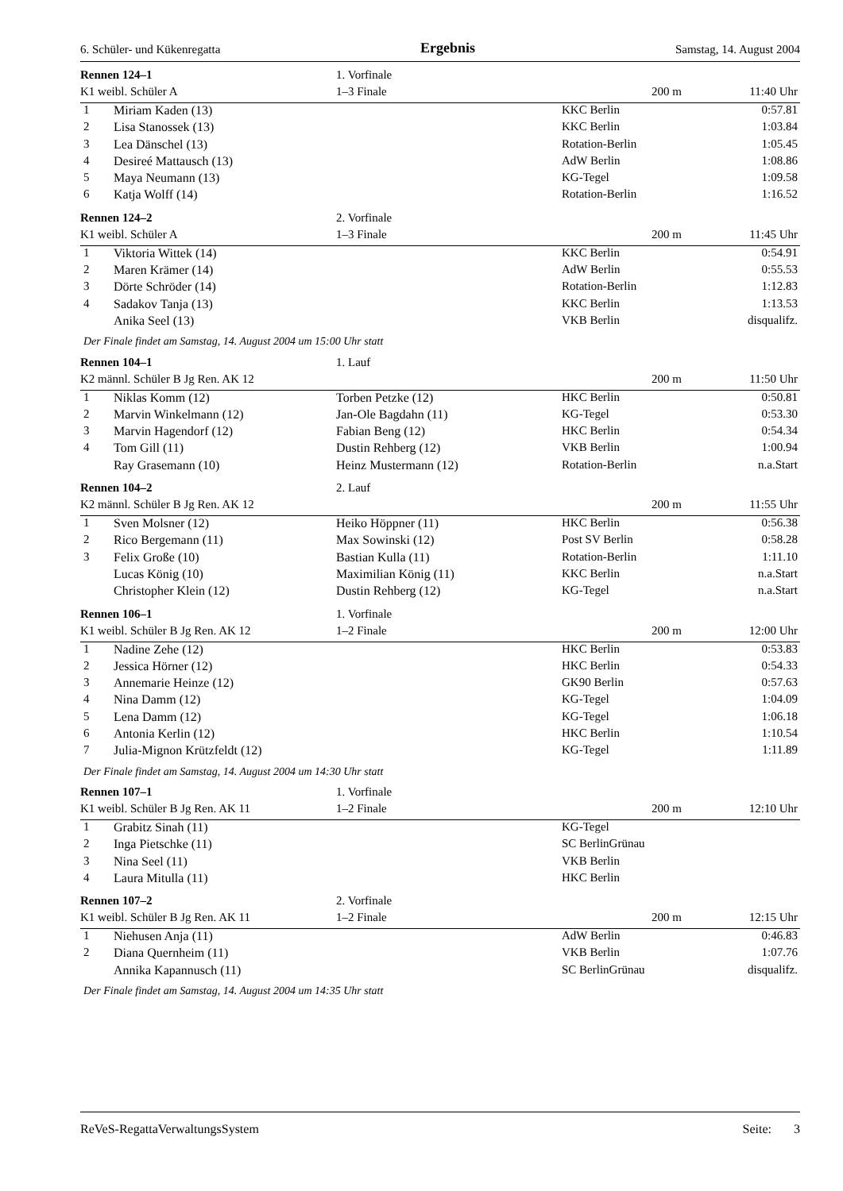6. Schüler- und Kükenregatta Ergebnis Samstag, 14. August 2004
| Rennen 124–1 | | 1. Vorfinale | | | |
| K1 weibl. Schüler A | | 1–3 Finale | | 200 m | 11:40 Uhr |
| 1 | Miriam Kaden (13) | | KKC Berlin | | 0:57.81 |
| 2 | Lisa Stanossek (13) | | KKC Berlin | | 1:03.84 |
| 3 | Lea Dänschel (13) | | Rotation-Berlin | | 1:05.45 |
| 4 | Desireé Mattausch (13) | | AdW Berlin | | 1:08.86 |
| 5 | Maya Neumann (13) | | KG-Tegel | | 1:09.58 |
| 6 | Katja Wolff (14) | | Rotation-Berlin | | 1:16.52 |
| Rennen 124–2 | | 2. Vorfinale | | | |
| K1 weibl. Schüler A | | 1–3 Finale | | 200 m | 11:45 Uhr |
| 1 | Viktoria Wittek (14) | | KKC Berlin | | 0:54.91 |
| 2 | Maren Krämer (14) | | AdW Berlin | | 0:55.53 |
| 3 | Dörte Schröder (14) | | Rotation-Berlin | | 1:12.83 |
| 4 | Sadakov Tanja (13) | | KKC Berlin | | 1:13.53 |
| | Anika Seel (13) | | VKB Berlin | | disqualifz. |
| Der Finale findet am Samstag, 14. August 2004 um 15:00 Uhr statt | | | | | |
| Rennen 104–1 | | 1. Lauf | | | |
| K2 männl. Schüler B Jg Ren. AK 12 | | | | 200 m | 11:50 Uhr |
| 1 | Niklas Komm (12) | Torben Petzke (12) | HKC Berlin | | 0:50.81 |
| 2 | Marvin Winkelmann (12) | Jan-Ole Bagdahn (11) | KG-Tegel | | 0:53.30 |
| 3 | Marvin Hagendorf (12) | Fabian Beng (12) | HKC Berlin | | 0:54.34 |
| 4 | Tom Gill (11) | Dustin Rehberg (12) | VKB Berlin | | 1:00.94 |
| | Ray Grasemann (10) | Heinz Mustermann (12) | Rotation-Berlin | | n.a.Start |
| Rennen 104–2 | | 2. Lauf | | | |
| K2 männl. Schüler B Jg Ren. AK 12 | | | | 200 m | 11:55 Uhr |
| 1 | Sven Molsner (12) | Heiko Höppner (11) | HKC Berlin | | 0:56.38 |
| 2 | Rico Bergemann (11) | Max Sowinski (12) | Post SV Berlin | | 0:58.28 |
| 3 | Felix Große (10) | Bastian Kulla (11) | Rotation-Berlin | | 1:11.10 |
| | Lucas König (10) | Maximilian König (11) | KKC Berlin | | n.a.Start |
| | Christopher Klein (12) | Dustin Rehberg (12) | KG-Tegel | | n.a.Start |
| Rennen 106–1 | | 1. Vorfinale | | | |
| K1 weibl. Schüler B Jg Ren. AK 12 | | 1–2 Finale | | 200 m | 12:00 Uhr |
| 1 | Nadine Zehe (12) | | HKC Berlin | | 0:53.83 |
| 2 | Jessica Hörner (12) | | HKC Berlin | | 0:54.33 |
| 3 | Annemarie Heinze (12) | | GK90 Berlin | | 0:57.63 |
| 4 | Nina Damm (12) | | KG-Tegel | | 1:04.09 |
| 5 | Lena Damm (12) | | KG-Tegel | | 1:06.18 |
| 6 | Antonia Kerlin (12) | | HKC Berlin | | 1:10.54 |
| 7 | Julia-Mignon Krützfeldt (12) | | KG-Tegel | | 1:11.89 |
| Der Finale findet am Samstag, 14. August 2004 um 14:30 Uhr statt | | | | | |
| Rennen 107–1 | | 1. Vorfinale | | | |
| K1 weibl. Schüler B Jg Ren. AK 11 | | 1–2 Finale | | 200 m | 12:10 Uhr |
| 1 | Grabitz Sinah (11) | | KG-Tegel | | |
| 2 | Inga Pietschke (11) | | SC BerlinGrünau | | |
| 3 | Nina Seel (11) | | VKB Berlin | | |
| 4 | Laura Mitulla (11) | | HKC Berlin | | |
| Rennen 107–2 | | 2. Vorfinale | | | |
| K1 weibl. Schüler B Jg Ren. AK 11 | | 1–2 Finale | | 200 m | 12:15 Uhr |
| 1 | Niehusen Anja (11) | | AdW Berlin | | 0:46.83 |
| 2 | Diana Quernheim (11) | | VKB Berlin | | 1:07.76 |
| | Annika Kapannusch (11) | | SC BerlinGrünau | | disqualifz. |
| Der Finale findet am Samstag, 14. August 2004 um 14:35 Uhr statt | | | | | |
ReVeS-RegattaVerwaltungsSystem Seite: 3